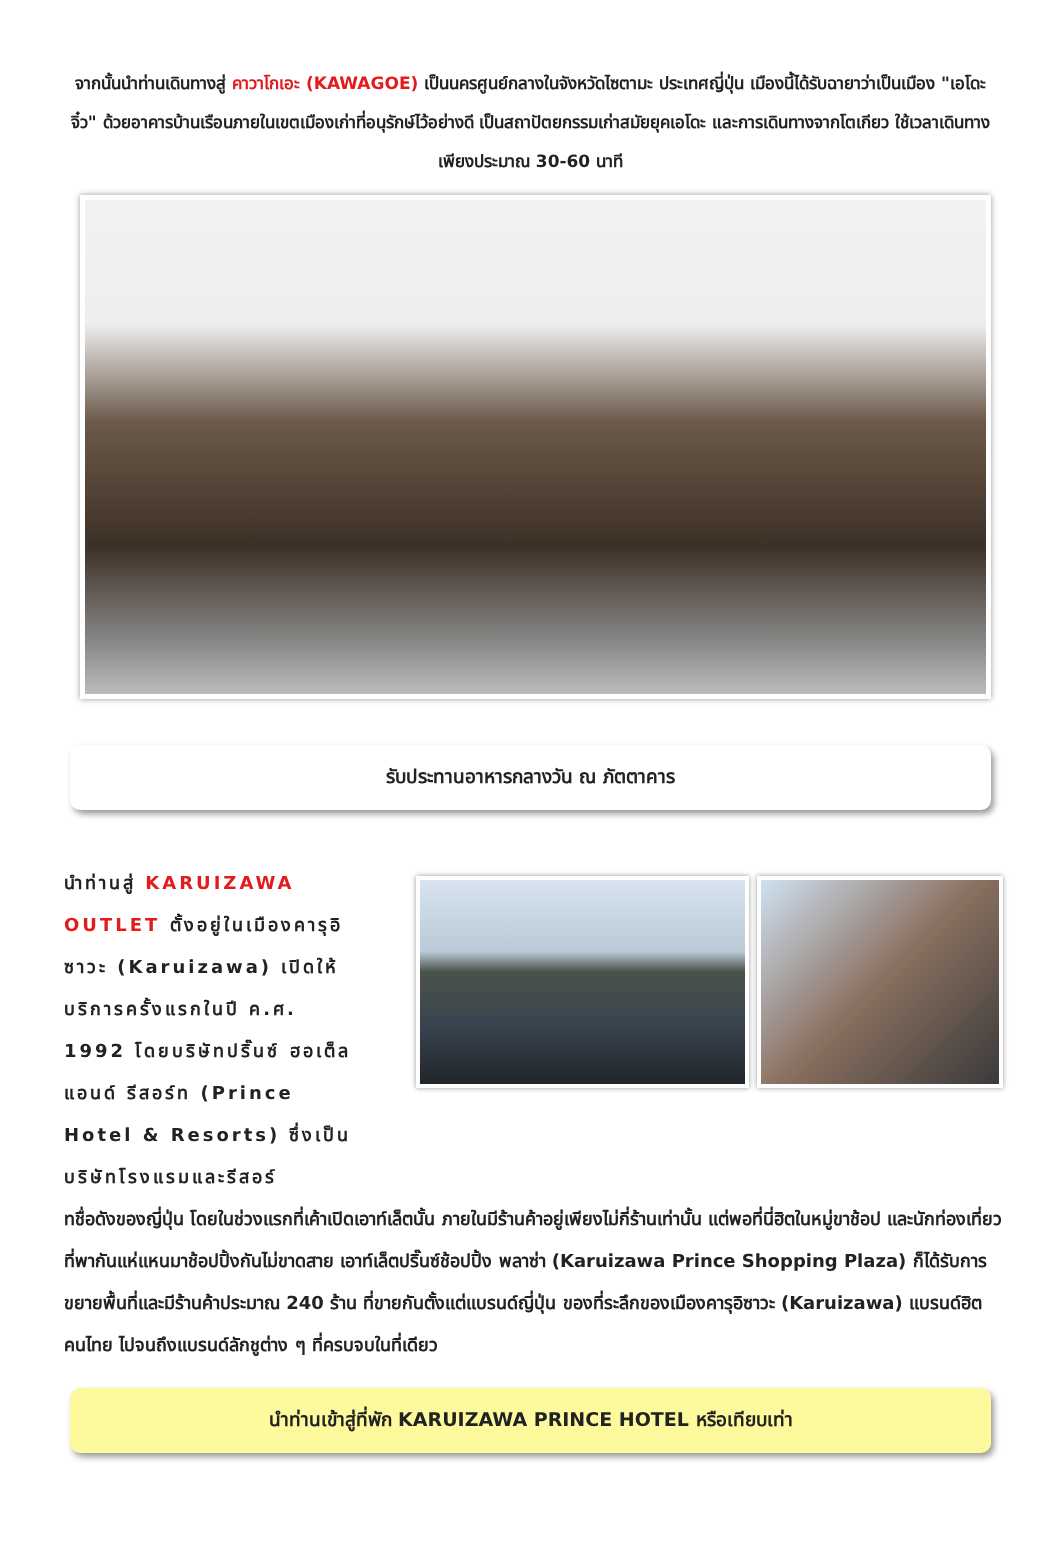จากนั้นนำท่านเดินทางสู่ คาวาโกเอะ (KAWAGOE) เป็นนครศูนย์กลางในจังหวัดไซตามะ ประเทศญี่ปุ่น เมืองนี้ได้รับฉายาว่าเป็นเมือง "เอโดะจิ๋ว" ด้วยอาคารบ้านเรือนภายในเขตเมืองเก่าที่อนุรักษ์ไว้อย่างดี เป็นสถาปัตยกรรมเก่าสมัยยุคเอโดะ และการเดินทางจากโตเกียว ใช้เวลาเดินทางเพียงประมาณ 30-60 นาที
รับประทานอาหารกลางวัน ณ ภัตตาคาร
นำท่านสู่ KARUIZAWA OUTLET ตั้งอยู่ในเมืองคารุอิซาวะ (Karuizawa) เปิดให้บริการครั้งแรกในปี ค.ศ. 1992 โดยบริษัทปริ๊นซ์ ฮอเต็ล แอนด์ รีสอร์ท (Prince Hotel & Resorts) ซึ่งเป็นบริษัทโรงแรมและรีสอร์
ทชื่อดังของญี่ปุ่น โดยในช่วงแรกที่เค้าเปิดเอาท์เล็ตนั้น ภายในมีร้านค้าอยู่เพียงไม่กี่ร้านเท่านั้น แต่พอที่นี่ฮิตในหมู่ขาช้อป และนักท่องเที่ยวที่พากันแห่แหนมาช้อปปิ้งกันไม่ขาดสาย เอาท์เล็ตปริ๊นซ์ช้อปปิ้ง พลาซ่า (Karuizawa Prince Shopping Plaza) ก็ได้รับการขยายพื้นที่และมีร้านค้าประมาณ 240 ร้าน ที่ขายกันตั้งแต่แบรนด์ญี่ปุ่น ของที่ระลึกของเมืองคารุอิซาวะ (Karuizawa) แบรนด์ฮิตคนไทย ไปจนถึงแบรนด์ลักชูต่าง ๆ ที่ครบจบในที่เดียว
นำท่านเข้าสู่ที่พัก KARUIZAWA PRINCE HOTEL หรือเทียบเท่า